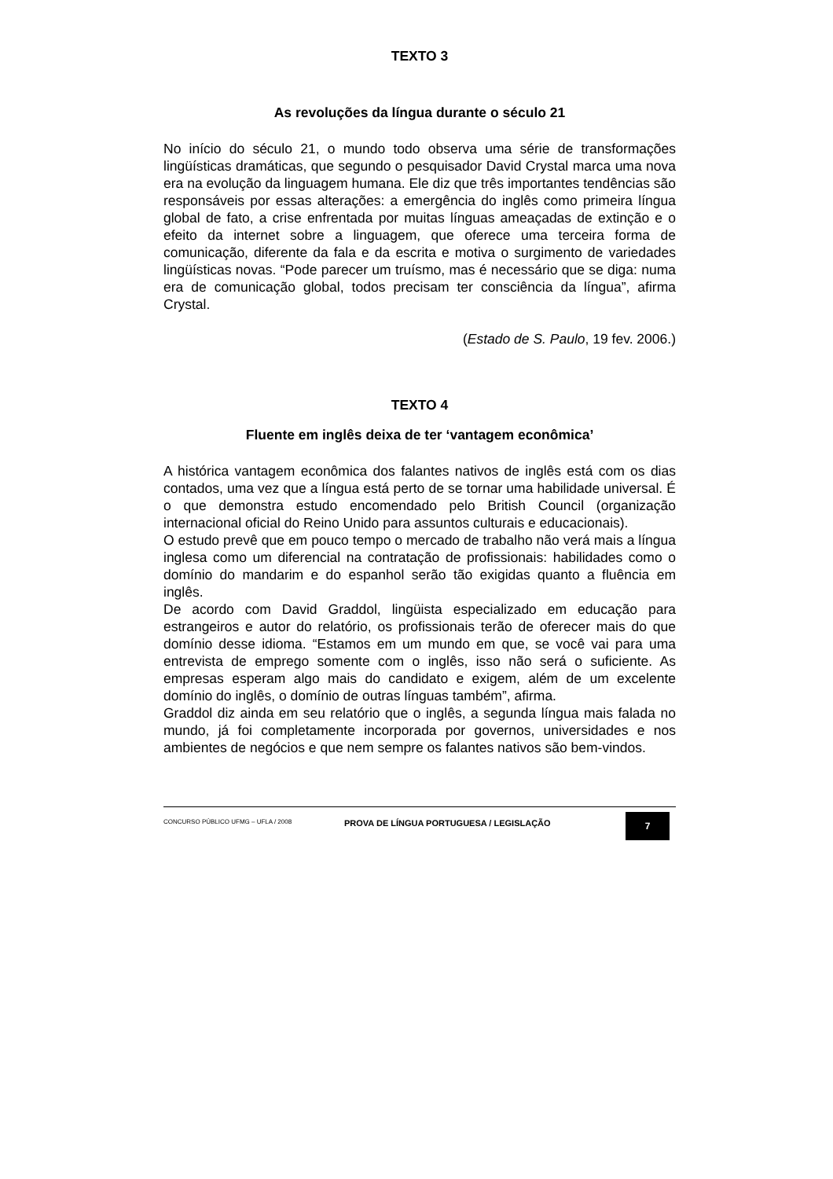TEXTO 3
As revoluções da língua durante o século 21
No início do século 21, o mundo todo observa uma série de transformações lingüísticas dramáticas, que segundo o pesquisador David Crystal marca uma nova era na evolução da linguagem humana. Ele diz que três importantes tendências são responsáveis por essas alterações: a emergência do inglês como primeira língua global de fato, a crise enfrentada por muitas línguas ameaçadas de extinção e o efeito da internet sobre a linguagem, que oferece uma terceira forma de comunicação, diferente da fala e da escrita e motiva o surgimento de variedades lingüísticas novas. “Pode parecer um truísmo, mas é necessário que se diga: numa era de comunicação global, todos precisam ter consciência da língua”, afirma Crystal.
(Estado de S. Paulo, 19 fev. 2006.)
TEXTO 4
Fluente em inglês deixa de ter ‘vantagem econômica’
A histórica vantagem econômica dos falantes nativos de inglês está com os dias contados, uma vez que a língua está perto de se tornar uma habilidade universal. É o que demonstra estudo encomendado pelo British Council (organização internacional oficial do Reino Unido para assuntos culturais e educacionais).
O estudo prevê que em pouco tempo o mercado de trabalho não verá mais a língua inglesa como um diferencial na contratação de profissionais: habilidades como o domínio do mandarim e do espanhol serão tão exigidas quanto a fluência em inglês.
De acordo com David Graddol, lingüista especializado em educação para estrangeiros e autor do relatório, os profissionais terão de oferecer mais do que domínio desse idioma. “Estamos em um mundo em que, se você vai para uma entrevista de emprego somente com o inglês, isso não será o suficiente. As empresas esperam algo mais do candidato e exigem, além de um excelente domínio do inglês, o domínio de outras línguas também”, afirma.
Graddol diz ainda em seu relatório que o inglês, a segunda língua mais falada no mundo, já foi completamente incorporada por governos, universidades e nos ambientes de negócios e que nem sempre os falantes nativos são bem-vindos.
CONCURSO PÚBLICO UFMG – UFLA / 2008
PROVA DE LÍNGUA PORTUGUESA / LEGISLAÇÃO
7